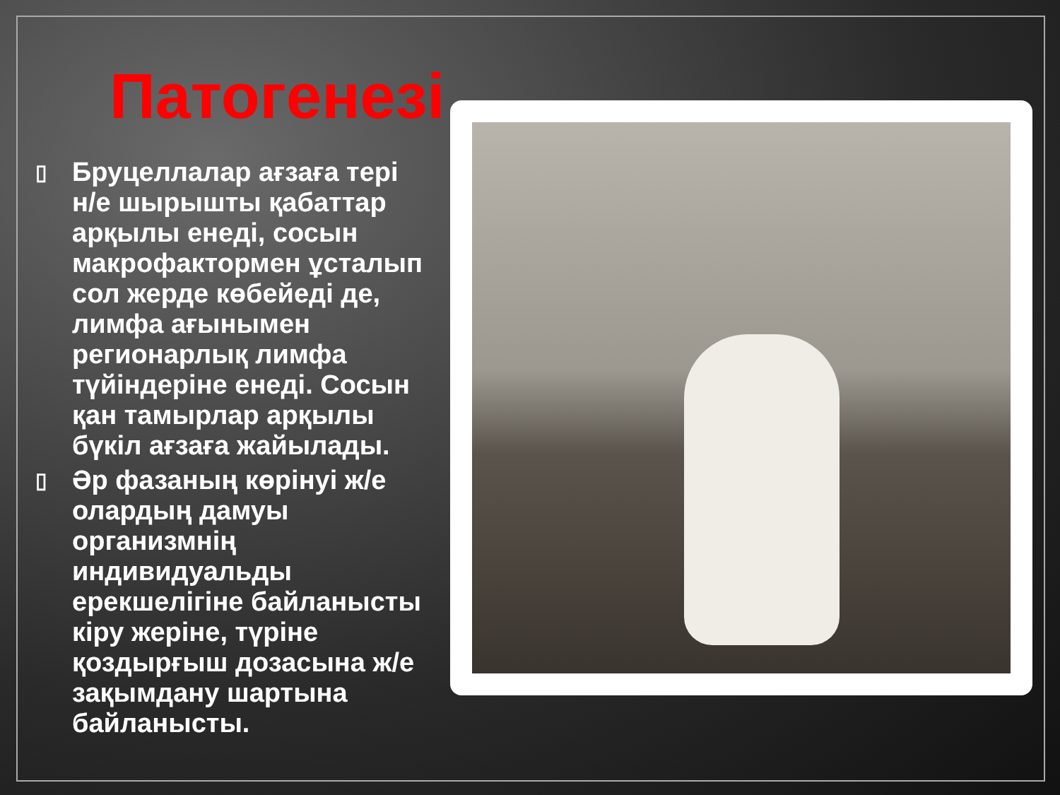Патогенезі
▯ Бруцеллалар ағзаға тері
н/е шырышты қабаттар
арқылы енеді, сосын
макрофактормен ұсталып
сол жерде көбейеді де,
лимфа ағынымен
регионарлық лимфа
түйіндеріне енеді. Сосын
қан тамырлар арқылы
бүкіл ағзаға жайылады.
▯ Әр фазаның көрінуі ж/е
олардың дамуы
организмнің
индивидуальды
ерекшелігіне байланысты
кіру жеріне, түріне
қоздырғыш дозасына ж/е
зақымдану шартына
байланысты.